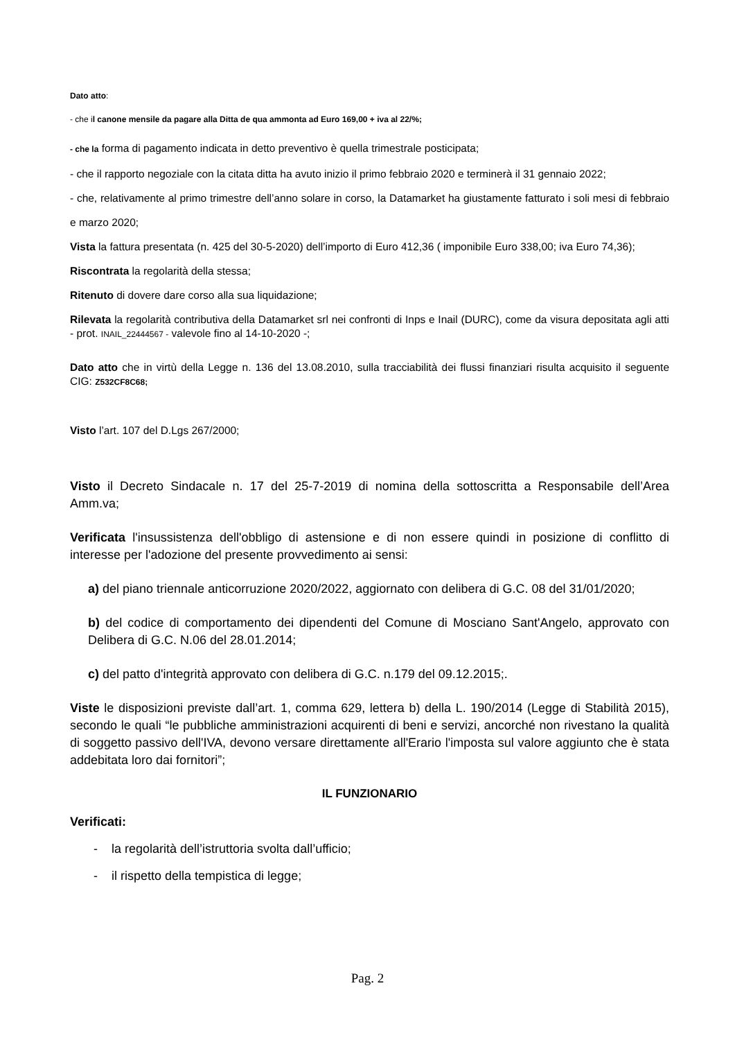Dato atto:
- che il canone mensile da pagare alla Ditta de qua ammonta ad Euro 169,00 + iva al 22/%;
- che la forma di pagamento indicata in detto preventivo è quella trimestrale posticipata;
- che il rapporto negoziale con la citata ditta ha avuto inizio il primo febbraio 2020 e terminerà il 31 gennaio 2022;
- che, relativamente al primo trimestre dell’anno solare in corso, la Datamarket ha giustamente fatturato i soli mesi di febbraio e marzo 2020;
Vista la fattura presentata (n. 425 del 30-5-2020) dell’importo di Euro 412,36 ( imponibile Euro 338,00; iva Euro 74,36);
Riscontrata la regolarità della stessa;
Ritenuto di dovere dare corso alla sua liquidazione;
Rilevata la regolarità contributiva della Datamarket srl nei confronti di Inps e Inail (DURC), come da visura depositata agli atti - prot. INAIL_22444567 - valevole fino al 14-10-2020 -;
Dato atto che in virtù della Legge n. 136 del 13.08.2010, sulla tracciabilità dei flussi finanziari risulta acquisito il seguente CIG: Z532CF8C68;
Visto l’art. 107 del D.Lgs 267/2000;
Visto il Decreto Sindacale n. 17 del 25-7-2019 di nomina della sottoscritta a Responsabile dell’Area Amm.va;
Verificata l'insussistenza dell'obbligo di astensione e di non essere quindi in posizione di conflitto di interesse per l'adozione del presente provvedimento ai sensi:
a) del piano triennale anticorruzione 2020/2022, aggiornato con delibera di G.C. 08 del 31/01/2020;
b) del codice di comportamento dei dipendenti del Comune di Mosciano Sant'Angelo, approvato con Delibera di G.C. N.06 del 28.01.2014;
c) del patto d'integrità approvato con delibera di G.C. n.179 del 09.12.2015;.
Viste le disposizioni previste dall’art. 1, comma 629, lettera b) della L. 190/2014 (Legge di Stabilità 2015), secondo le quali “le pubbliche amministrazioni acquirenti di beni e servizi, ancorché non rivestano la qualità di soggetto passivo dell'IVA, devono versare direttamente all'Erario l'imposta sul valore aggiunto che è stata addebitata loro dai fornitori”;
IL FUNZIONARIO
Verificati:
- la regolarità dell’istruttoria svolta dall’ufficio;
- il rispetto della tempistica di legge;
Pag. 2